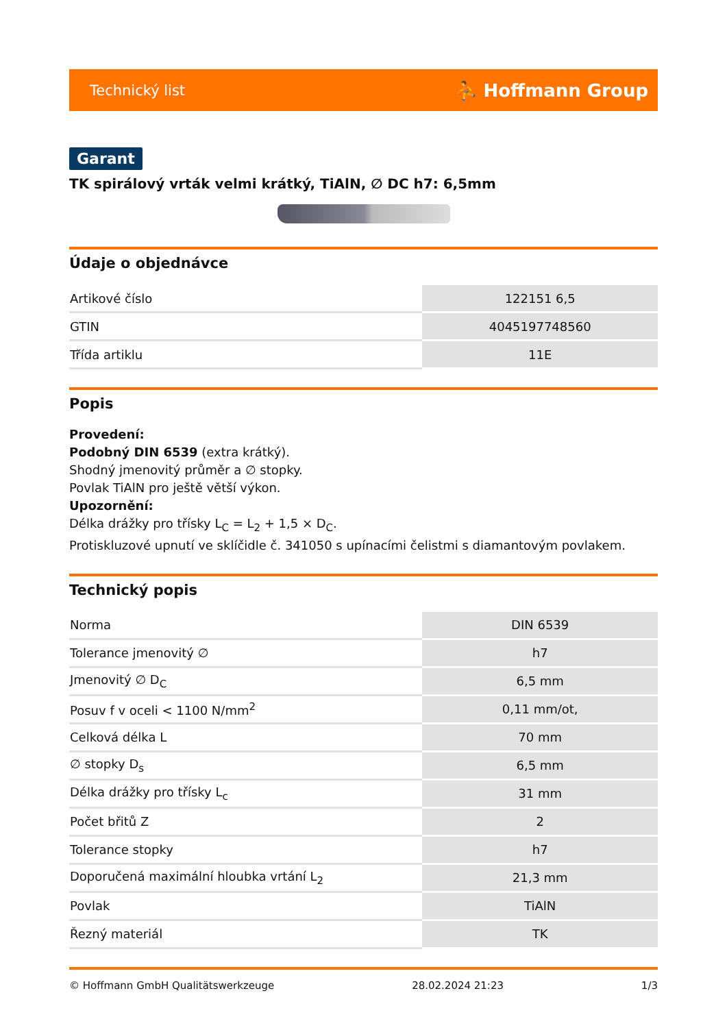Technický list ⛹ Hoffmann Group
Garant
TK spirálový vrták velmi krátký, TiAlN, ∅ DC h7: 6,5mm
Údaje o objednávce
| Artikové číslo | 122151 6,5 |
| GTIN | 4045197748560 |
| Třída artiklu | 11E |
Popis
Provedení:
Podobný DIN 6539 (extra krátký).
Shodný jmenovitý průměr a ∅ stopky.
Povlak TiAlN pro ještě větší výkon.
Upozornění:
Délka drážky pro třísky L<sub>C</sub> = L<sub>2</sub> + 1,5 × D<sub>C</sub>.
Protiskluzové upnutí ve sklíčidle č. 341050 s upínacími čelistmi s diamantovým povlakem.
Technický popis
| Norma | DIN 6539 |
| Tolerance jmenovitý ∅ | h7 |
| Jmenovitý ∅ D<sub>C</sub> | 6,5 mm |
| Posuv f v oceli < 1100 N/mm<sup>2</sup> | 0,11 mm/ot, |
| Celková délka L | 70 mm |
| ∅ stopky D<sub>s</sub> | 6,5 mm |
| Délka drážky pro třísky L<sub>c</sub> | 31 mm |
| Počet břitů Z | 2 |
| Tolerance stopky | h7 |
| Doporučená maximální hloubka vrtání L<sub>2</sub> | 21,3 mm |
| Povlak | TiAlN |
| Řezný materiál | TK |
© Hoffmann GmbH Qualitätswerkzeuge 28.02.2024 21:23 1/3